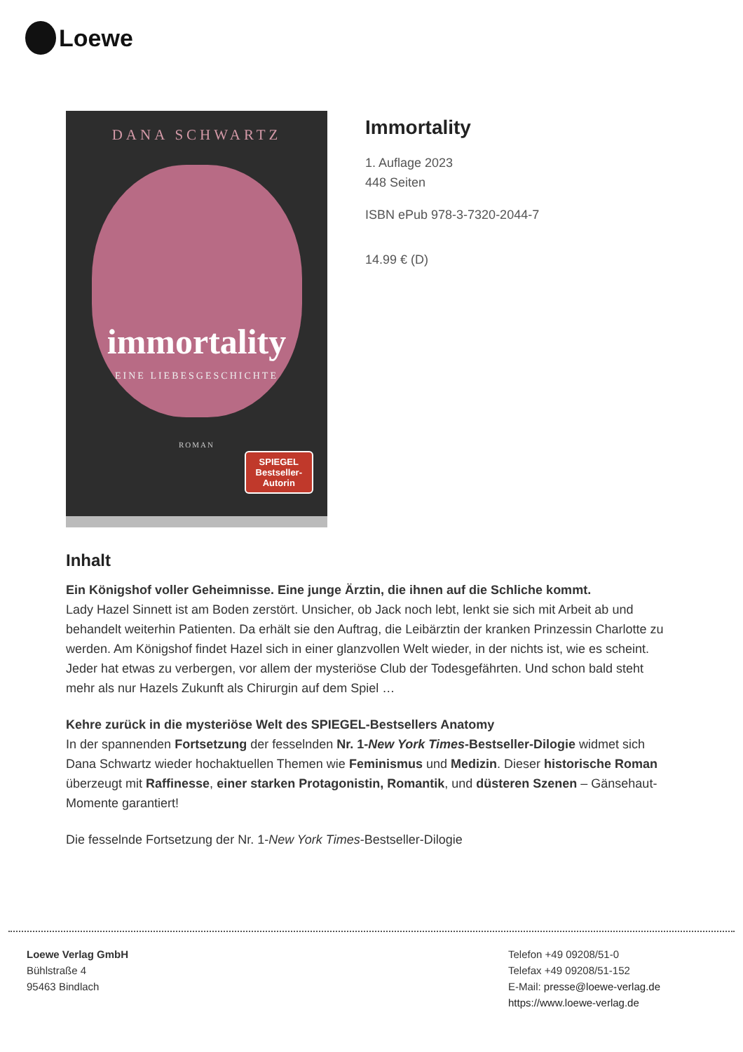Loewe
DANA SCHWARTZ
immortality
EINE LIEBESGESCHICHTE
ROMAN
SPIEGEL
Bestseller-
Autorin
Immortality
1. Auflage 2023
448 Seiten
ISBN ePub 978-3-7320-2044-7
14.99 € (D)
Inhalt
Ein Königshof voller Geheimnisse. Eine junge Ärztin, die ihnen auf die Schliche kommt.
Lady Hazel Sinnett ist am Boden zerstört. Unsicher, ob Jack noch lebt, lenkt sie sich mit Arbeit ab und behandelt weiterhin Patienten. Da erhält sie den Auftrag, die Leibärztin der kranken Prinzessin Charlotte zu werden. Am Königshof findet Hazel sich in einer glanzvollen Welt wieder, in der nichts ist, wie es scheint. Jeder hat etwas zu verbergen, vor allem der mysteriöse Club der Todesgefährten. Und schon bald steht mehr als nur Hazels Zukunft als Chirurgin auf dem Spiel …
Kehre zurück in die mysteriöse Welt des SPIEGEL-Bestsellers Anatomy
In der spannenden Fortsetzung der fesselnden Nr. 1-New York Times-Bestseller-Dilogie widmet sich Dana Schwartz wieder hochaktuellen Themen wie Feminismus und Medizin. Dieser historische Roman überzeugt mit Raffinesse, einer starken Protagonistin, Romantik, und düsteren Szenen – Gänsehaut-Momente garantiert!
Die fesselnde Fortsetzung der Nr. 1-New York Times-Bestseller-Dilogie
Loewe Verlag GmbH
Bühlstraße 4
95463 Bindlach
Telefon +49 09208/51-0
Telefax +49 09208/51-152
E-Mail: presse@loewe-verlag.de
https://www.loewe-verlag.de